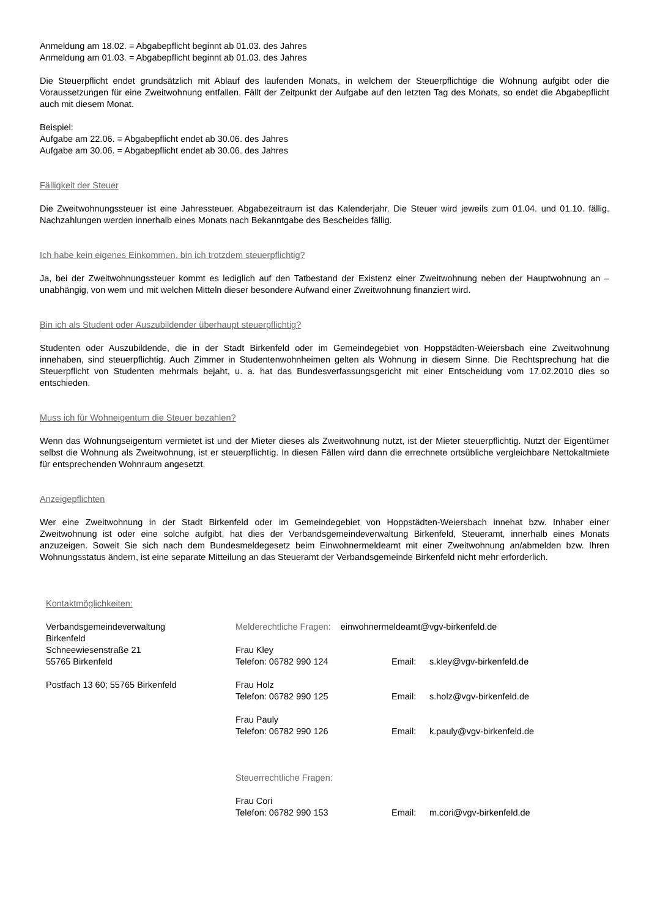Anmeldung am 18.02. = Abgabepflicht beginnt ab 01.03. des Jahres
Anmeldung am 01.03. = Abgabepflicht beginnt ab 01.03. des Jahres
Die Steuerpflicht endet grundsätzlich mit Ablauf des laufenden Monats, in welchem der Steuerpflichtige die Wohnung aufgibt oder die Voraussetzungen für eine Zweitwohnung entfallen. Fällt der Zeitpunkt der Aufgabe auf den letzten Tag des Monats, so endet die Abgabepflicht auch mit diesem Monat.
Beispiel:
Aufgabe am 22.06. = Abgabepflicht endet ab 30.06. des Jahres
Aufgabe am 30.06. = Abgabepflicht endet ab 30.06. des Jahres
Fälligkeit der Steuer
Die Zweitwohnungssteuer ist eine Jahressteuer. Abgabezeitraum ist das Kalenderjahr. Die Steuer wird jeweils zum 01.04. und 01.10. fällig. Nachzahlungen werden innerhalb eines Monats nach Bekanntgabe des Bescheides fällig.
Ich habe kein eigenes Einkommen, bin ich trotzdem steuerpflichtig?
Ja, bei der Zweitwohnungssteuer kommt es lediglich auf den Tatbestand der Existenz einer Zweitwohnung neben der Hauptwohnung an – unabhängig, von wem und mit welchen Mitteln dieser besondere Aufwand einer Zweitwohnung finanziert wird.
Bin ich als Student oder Auszubildender überhaupt steuerpflichtig?
Studenten oder Auszubildende, die in der Stadt Birkenfeld oder im Gemeindegebiet von Hoppstädten-Weiersbach eine Zweitwohnung innehaben, sind steuerpflichtig. Auch Zimmer in Studentenwohnheimen gelten als Wohnung in diesem Sinne. Die Rechtsprechung hat die Steuerpflicht von Studenten mehrmals bejaht, u. a. hat das Bundesverfassungsgericht mit einer Entscheidung vom 17.02.2010 dies so entschieden.
Muss ich für Wohneigentum die Steuer bezahlen?
Wenn das Wohnungseigentum vermietet ist und der Mieter dieses als Zweitwohnung nutzt, ist der Mieter steuerpflichtig. Nutzt der Eigentümer selbst die Wohnung als Zweitwohnung, ist er steuerpflichtig. In diesen Fällen wird dann die errechnete ortsübliche vergleichbare Nettokaltmiete für entsprechenden Wohnraum angesetzt.
Anzeigepflichten
Wer eine Zweitwohnung in der Stadt Birkenfeld oder im Gemeindegebiet von Hoppstädten-Weiersbach innehat bzw. Inhaber einer Zweitwohnung ist oder eine solche aufgibt, hat dies der Verbandsgemeindeverwaltung Birkenfeld, Steueramt, innerhalb eines Monats anzuzeigen. Soweit Sie sich nach dem Bundesmeldegesetz beim Einwohnermeldeamt mit einer Zweitwohnung an/abmelden bzw. Ihren Wohnungsstatus ändern, ist eine separate Mitteilung an das Steueramt der Verbandsgemeinde Birkenfeld nicht mehr erforderlich.
Kontaktmöglichkeiten:
Verbandsgemeindeverwaltung
Birkenfeld
Schneewiesenstraße 21
55765 Birkenfeld
Postfach 13 60; 55765 Birkenfeld
Melderechtliche Fragen: einwohnermeldeamt@vgv-birkenfeld.de
Frau Kley
Telefon: 06782 990 124
Email: s.kley@vgv-birkenfeld.de
Frau Holz
Telefon: 06782 990 125
Email: s.holz@vgv-birkenfeld.de
Frau Pauly
Telefon: 06782 990 126
Email: k.pauly@vgv-birkenfeld.de
Steuerrechtliche Fragen:
Frau Cori
Telefon: 06782 990 153
Email: m.cori@vgv-birkenfeld.de